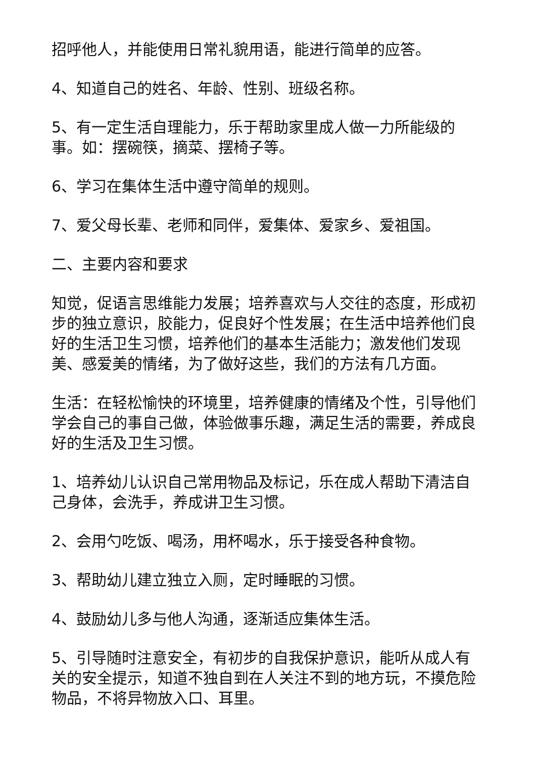招呼他人，并能使用日常礼貌用语，能进行简单的应答。
4、知道自己的姓名、年龄、性别、班级名称。
5、有一定生活自理能力，乐于帮助家里成人做一力所能级的事。如：摆碗筷，摘菜、摆椅子等。
6、学习在集体生活中遵守简单的规则。
7、爱父母长辈、老师和同伴，爱集体、爱家乡、爱祖国。
二、主要内容和要求
知觉，促语言思维能力发展；培养喜欢与人交往的态度，形成初步的独立意识，胶能力，促良好个性发展；在生活中培养他们良好的生活卫生习惯，培养他们的基本生活能力；激发他们发现美、感爱美的情绪，为了做好这些，我们的方法有几方面。
生活：在轻松愉快的环境里，培养健康的情绪及个性，引导他们学会自己的事自己做，体验做事乐趣，满足生活的需要，养成良好的生活及卫生习惯。
1、培养幼儿认识自己常用物品及标记，乐在成人帮助下清洁自己身体，会洗手，养成讲卫生习惯。
2、会用勺吃饭、喝汤，用杯喝水，乐于接受各种食物。
3、帮助幼儿建立独立入厕，定时睡眠的习惯。
4、鼓励幼儿多与他人沟通，逐渐适应集体生活。
5、引导随时注意安全，有初步的自我保护意识，能听从成人有关的安全提示，知道不独自到在人关注不到的地方玩，不摸危险物品，不将异物放入口、耳里。